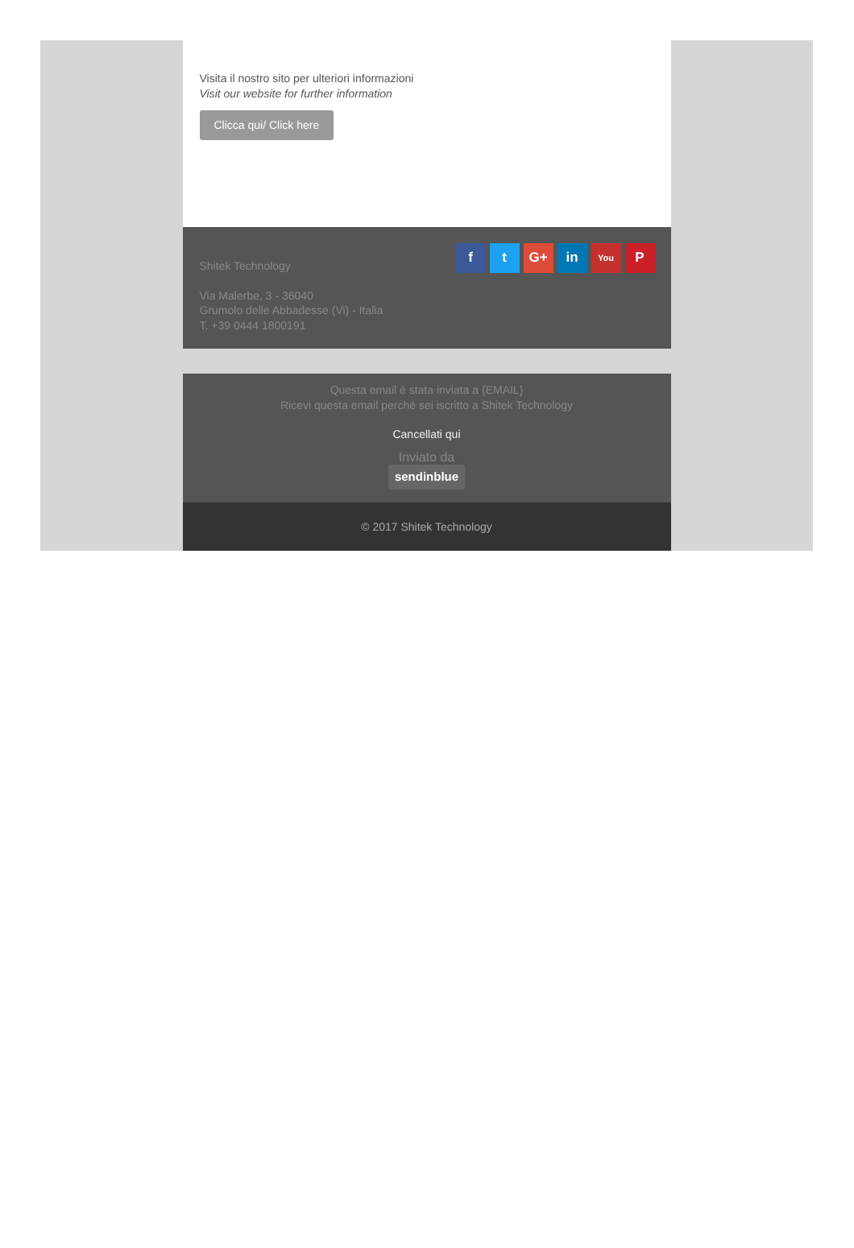Visita il nostro sito per ulteriori informazioni
Visit our website for further information
Clicca qui/ Click here
ft G+ in You P
Shitek Technology
Via Malerbe, 3 - 36040
Grumolo delle Abbadesse (Vi) - Italia
T. +39 0444 1800191
Questa email è stata inviata a {EMAIL}
Ricevi questa email perché sei iscritto a Shitek Technology
Cancellati qui
Inviato da
sendinblue
© 2017 Shitek Technology